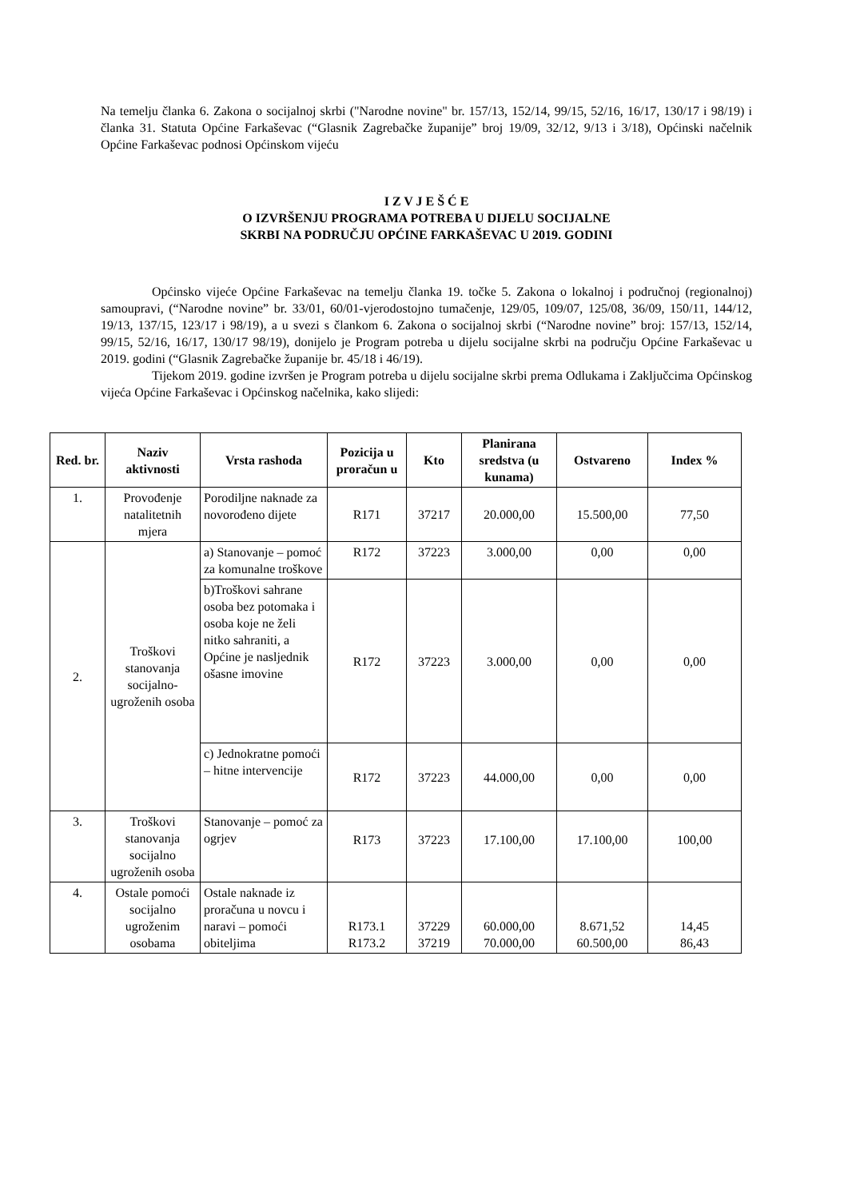Na temelju članka 6. Zakona o socijalnoj skrbi ("Narodne novine" br. 157/13, 152/14, 99/15, 52/16, 16/17, 130/17 i 98/19) i članka 31. Statuta Općine Farkaševac (“Glasnik Zagrebačke županije” broj 19/09, 32/12, 9/13 i 3/18), Općinski načelnik Općine Farkaševac podnosi Općinskom vijeću
I Z V J E Š Ć E
O IZVRŠENJU PROGRAMA POTREBA U DIJELU SOCIJALNE
SKRBI NA PODRUČJU OPĆINE FARKAŠEVAC U 2019. GODINI
Općinsko vijeće Općine Farkaševac na temelju članka 19. točke 5. Zakona o lokalnoj i područnoj (regionalnoj) samoupravi, (“Narodne novine” br. 33/01, 60/01-vjerodostojno tumačenje, 129/05, 109/07, 125/08, 36/09, 150/11, 144/12, 19/13, 137/15, 123/17 i 98/19), a u svezi s člankom 6. Zakona o socijalnoj skrbi (“Narodne novine” broj: 157/13, 152/14, 99/15, 52/16, 16/17, 130/17 98/19), donijelo je Program potreba u dijelu socijalne skrbi na području Općine Farkaševac u 2019. godini (“Glasnik Zagrebačke županije br. 45/18 i 46/19).
Tijekom 2019. godine izvršen je Program potreba u dijelu socijalne skrbi prema Odlukama i Zaključcima Općinskog vijeća Općine Farkaševac i Općinskog načelnika, kako slijedi:
| Red. br. | Naziv aktivnosti | Vrsta rashoda | Pozicija u proračun u | Kto | Planirana sredstva (u kunama) | Ostvareno | Index % |
| --- | --- | --- | --- | --- | --- | --- | --- |
| 1. | Provođenje natalitetnih mjera | Porodiljne naknade za novorođeno dijete | R171 | 37217 | 20.000,00 | 15.500,00 | 77,50 |
| 2. | Troškovi stanovanja socijalno-ugroženih osoba | a) Stanovanje – pomoć za komunalne troškove | R172 | 37223 | 3.000,00 | 0,00 | 0,00 |
| | | b)Troškovi sahrane osoba bez potomaka i osoba koje ne želi nitko sahraniti, a Općine je nasljednik ošasne imovine | R172 | 37223 | 3.000,00 | 0,00 | 0,00 |
| | | c) Jednokratne pomoći – hitne intervencije | R172 | 37223 | 44.000,00 | 0,00 | 0,00 |
| 3. | Troškovi stanovanja socijalno ugroženih osoba | Stanovanje – pomoć za ogrjev | R173 | 37223 | 17.100,00 | 17.100,00 | 100,00 |
| 4. | Ostale pomoći socijalno ugroženim osobama | Ostale naknade iz proračuna u novcu i naravi – pomoći obiteljima | R173.1 R173.2 | 37229 37219 | 60.000,00 70.000,00 | 8.671,52 60.500,00 | 14,45 86,43 |